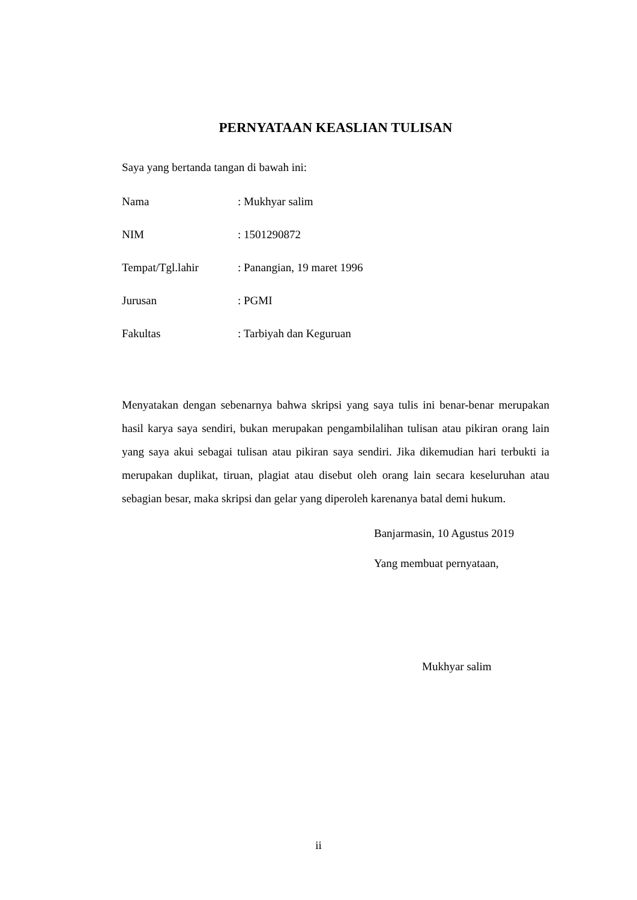PERNYATAAN KEASLIAN TULISAN
Saya yang bertanda tangan di bawah ini:
Nama: Mukhyar salim
NIM: 1501290872
Tempat/Tgl.lahir: Panangian, 19 maret 1996
Jurusan: PGMI
Fakultas: Tarbiyah dan Keguruan
Menyatakan dengan sebenarnya bahwa skripsi yang saya tulis ini benar-benar merupakan hasil karya saya sendiri, bukan merupakan pengambilalihan tulisan atau pikiran orang lain yang saya akui sebagai tulisan atau pikiran saya sendiri. Jika dikemudian hari terbukti ia merupakan duplikat, tiruan, plagiat atau disebut oleh orang lain secara keseluruhan atau sebagian besar, maka skripsi dan gelar yang diperoleh karenanya batal demi hukum.
Banjarmasin, 10 Agustus 2019
Yang membuat pernyataan,
Mukhyar salim
ii